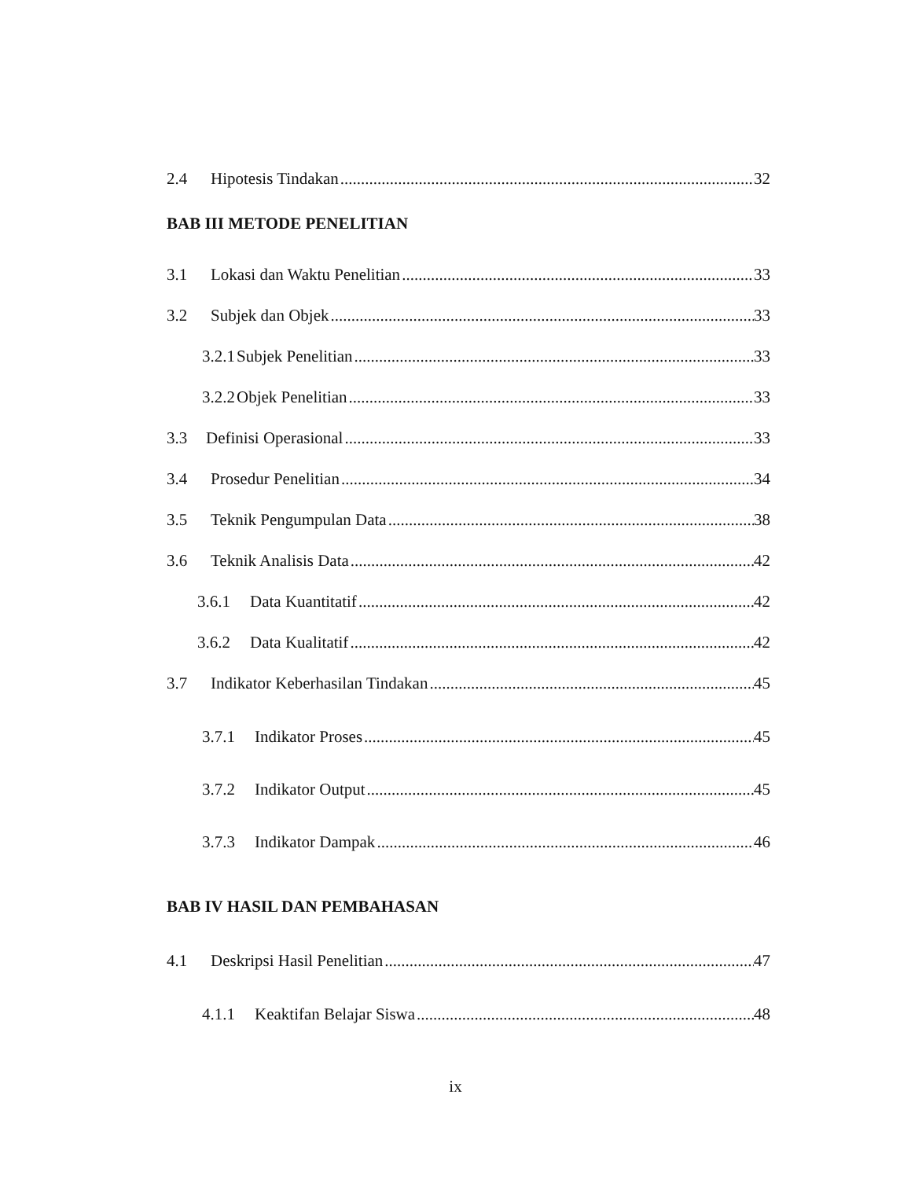2.4 Hipotesis Tindakan 32
BAB III METODE PENELITIAN
3.1 Lokasi dan Waktu Penelitian 33
3.2 Subjek dan Objek 33
3.2.1 Subjek Penelitian 33
3.2.2 Objek Penelitian 33
3.3 Definisi Operasional 33
3.4 Prosedur Penelitian 34
3.5 Teknik Pengumpulan Data 38
3.6 Teknik Analisis Data 42
3.6.1 Data Kuantitatif 42
3.6.2 Data Kualitatif 42
3.7 Indikator Keberhasilan Tindakan 45
3.7.1 Indikator Proses 45
3.7.2 Indikator Output 45
3.7.3 Indikator Dampak 46
BAB IV HASIL DAN PEMBAHASAN
4.1 Deskripsi Hasil Penelitian 47
4.1.1 Keaktifan Belajar Siswa 48
ix